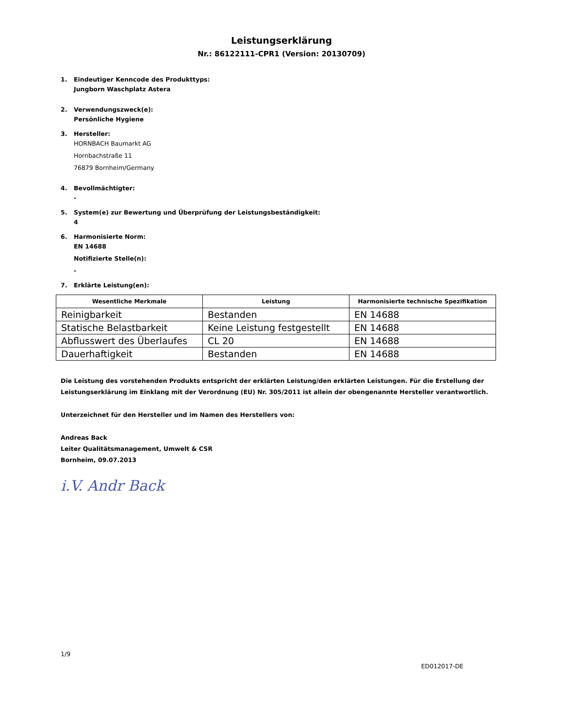Leistungserklärung
Nr.: 86122111-CPR1 (Version: 20130709)
1. Eindeutiger Kenncode des Produkttyps:
Jungborn Waschplatz Astera
2. Verwendungszweck(e):
Persönliche Hygiene
3. Hersteller:
HORNBACH Baumarkt AG
Hornbachstraße 11
76879 Bornheim/Germany
4. Bevollmächtigter:
-
5. System(e) zur Bewertung und Überprüfung der Leistungsbeständigkeit:
4
6. Harmonisierte Norm:
EN 14688
Notifizierte Stelle(n):
-
7. Erklärte Leistung(en):
| Wesentliche Merkmale | Leistung | Harmonisierte technische Spezifikation |
| --- | --- | --- |
| Reinigbarkeit | Bestanden | EN 14688 |
| Statische Belastbarkeit | Keine Leistung festgestellt | EN 14688 |
| Abflusswert des Überlaufes | CL 20 | EN 14688 |
| Dauerhaftigkeit | Bestanden | EN 14688 |
Die Leistung des vorstehenden Produkts entspricht der erklärten Leistung/den erklärten Leistungen. Für die Erstellung der Leistungserklärung im Einklang mit der Verordnung (EU) Nr. 305/2011 ist allein der obengenannte Hersteller verantwortlich.
Unterzeichnet für den Hersteller und im Namen des Herstellers von:
Andreas Back
Leiter Qualitätsmanagement, Umwelt & CSR
Bornheim, 09.07.2013
i.V. Andr Back
1/9
ED012017-DE